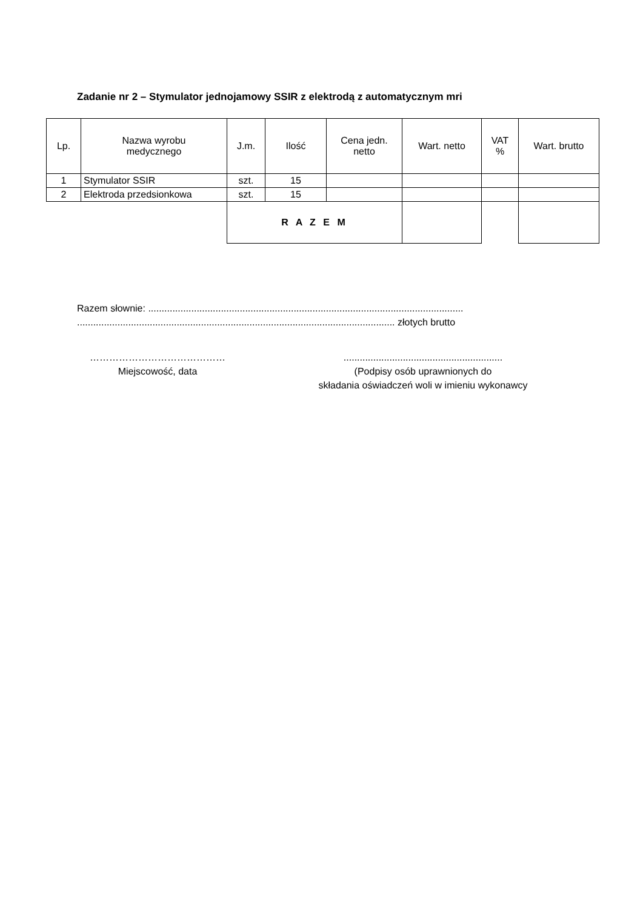Zadanie nr 2 – Stymulator jednojamowy SSIR z elektrodą z automatycznym mri
| Lp. | Nazwa wyrobu medycznego | J.m. | Ilość | Cena jedn. netto | Wart. netto | VAT % | Wart. brutto |
| --- | --- | --- | --- | --- | --- | --- | --- |
| 1 | Stymulator SSIR | szt. | 15 | | | | |
| 2 | Elektroda przedsionkowa | szt. | 15 | | | | |
| | | R A Z E M | | | | | |
Razem słownie: .....................................................................................................................
...................................................................................................................... złotych brutto
……………………………………
Miejscowość, data
...........................................................
(Podpisy osób uprawnionych do
składania oświadczeń woli w imieniu wykonawcy